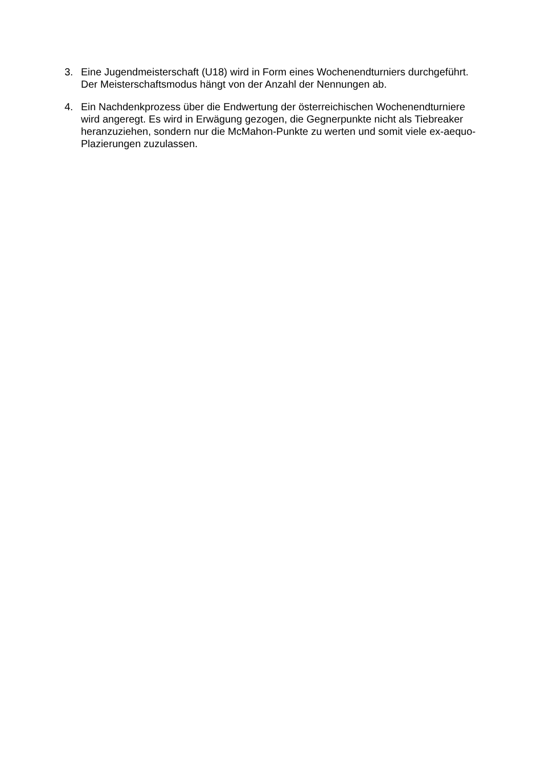3. Eine Jugendmeisterschaft (U18) wird in Form eines Wochenendturniers durchgeführt. Der Meisterschaftsmodus hängt von der Anzahl der Nennungen ab.
4. Ein Nachdenkprozess über die Endwertung der österreichischen Wochenendturniere wird angeregt. Es wird in Erwägung gezogen, die Gegnerpunkte nicht als Tiebreaker heranzuziehen, sondern nur die McMahon-Punkte zu werten und somit viele ex-aequo-Plazierungen zuzulassen.